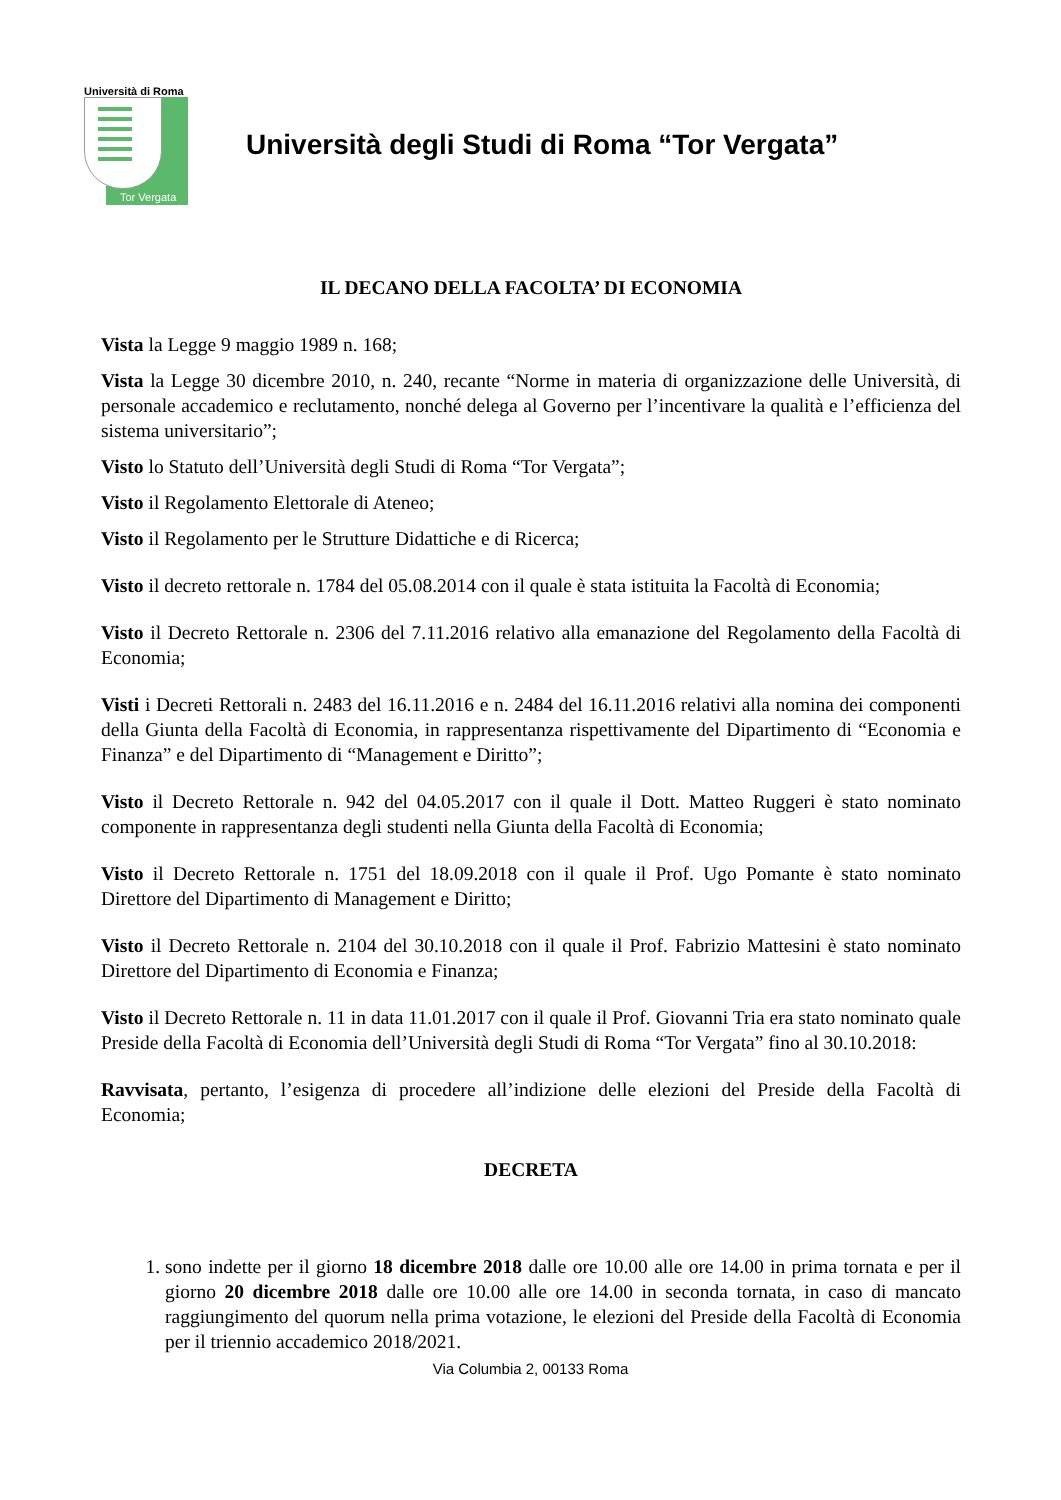Università di Roma
Tor Vergata
Università degli Studi di Roma “Tor Vergata”
IL DECANO DELLA FACOLTA’ DI ECONOMIA
Vista la Legge 9 maggio 1989 n. 168;
Vista la Legge 30 dicembre 2010, n. 240, recante “Norme in materia di organizzazione delle Università, di personale accademico e reclutamento, nonché delega al Governo per l’incentivare la qualità e l’efficienza del sistema universitario”;
Visto lo Statuto dell’Università degli Studi di Roma “Tor Vergata”;
Visto il Regolamento Elettorale di Ateneo;
Visto il Regolamento per le Strutture Didattiche e di Ricerca;
Visto il decreto rettorale n. 1784 del 05.08.2014 con il quale è stata istituita la Facoltà di Economia;
Visto il Decreto Rettorale n. 2306 del 7.11.2016 relativo alla emanazione del Regolamento della Facoltà di Economia;
Visti i Decreti Rettorali n. 2483 del 16.11.2016 e n. 2484 del 16.11.2016 relativi alla nomina dei componenti della Giunta della Facoltà di Economia, in rappresentanza rispettivamente del Dipartimento di “Economia e Finanza” e del Dipartimento di “Management e Diritto”;
Visto il Decreto Rettorale n. 942 del 04.05.2017 con il quale il Dott. Matteo Ruggeri è stato nominato componente in rappresentanza degli studenti nella Giunta della Facoltà di Economia;
Visto il Decreto Rettorale n. 1751 del 18.09.2018 con il quale il Prof. Ugo Pomante è stato nominato Direttore del Dipartimento di Management e Diritto;
Visto il Decreto Rettorale n. 2104 del 30.10.2018 con il quale il Prof. Fabrizio Mattesini è stato nominato Direttore del Dipartimento di Economia e Finanza;
Visto il Decreto Rettorale n. 11 in data 11.01.2017 con il quale il Prof. Giovanni Tria era stato nominato quale Preside della Facoltà di Economia dell’Università degli Studi di Roma “Tor Vergata” fino al 30.10.2018:
Ravvisata, pertanto, l’esigenza di procedere all’indizione delle elezioni del Preside della Facoltà di Economia;
DECRETA
1. sono indette per il giorno 18 dicembre 2018 dalle ore 10.00 alle ore 14.00 in prima tornata e per il giorno 20 dicembre 2018 dalle ore 10.00 alle ore 14.00 in seconda tornata, in caso di mancato raggiungimento del quorum nella prima votazione, le elezioni del Preside della Facoltà di Economia per il triennio accademico 2018/2021.
Via Columbia 2, 00133 Roma